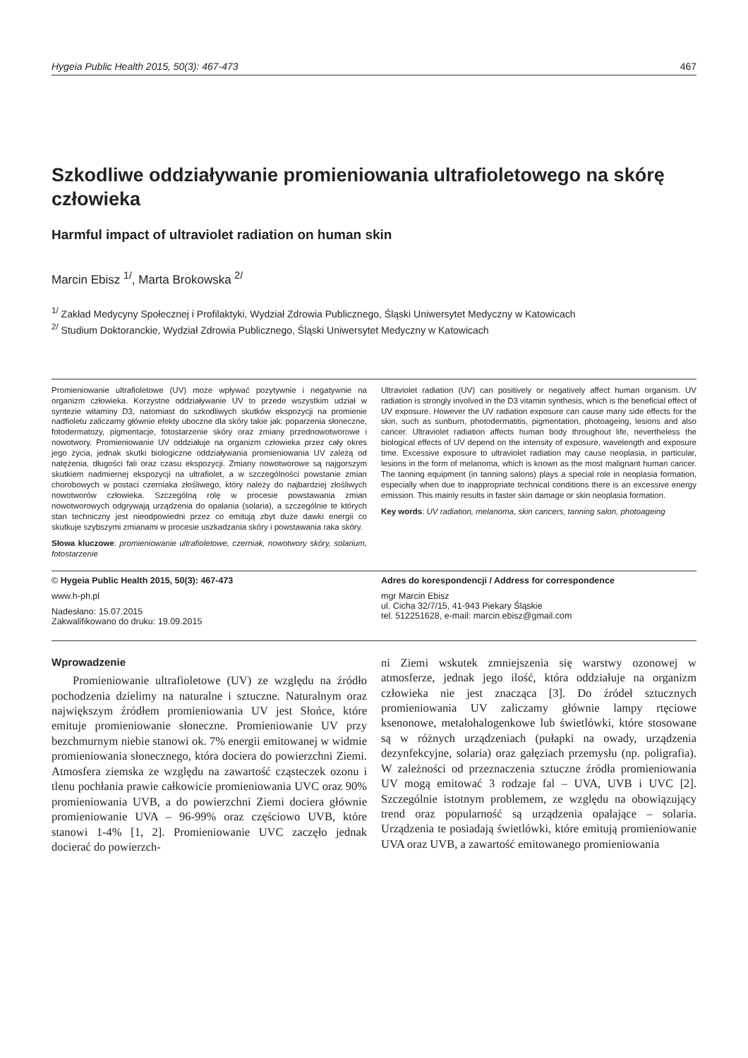Hygeia Public Health 2015, 50(3): 467-473 467
Szkodliwe oddziaływanie promieniowania ultrafioletowego na skórę człowieka
Harmful impact of ultraviolet radiation on human skin
Marcin Ebisz <sup>1/</sup>, Marta Brokowska <sup>2/</sup>
<sup>1/</sup> Zakład Medycyny Społecznej i Profilaktyki, Wydział Zdrowia Publicznego, Śląski Uniwersytet Medyczny w Katowicach
<sup>2/</sup> Studium Doktoranckie, Wydział Zdrowia Publicznego, Śląski Uniwersytet Medyczny w Katowicach
Promieniowanie ultrafioletowe (UV) może wpływać pozytywnie i negatywnie na organizm człowieka. Korzystne oddziaływanie UV to przede wszystkim udział w syntezie witaminy D3, natomiast do szkodliwych skutków ekspozycji na promienie nadfioletu zaliczamy głównie efekty uboczne dla skóry takie jak: poparzenia słoneczne, fotodermatozy, pigmentacje, fotostarzenie skóry oraz zmiany przednowotworowe i nowotwory. Promieniowanie UV oddziałuje na organizm człowieka przez cały okres jego życia, jednak skutki biologiczne oddziaływania promieniowania UV zależą od natężenia, długości fali oraz czasu ekspozycji. Zmiany nowotworowe są najgorszym skutkiem nadmiernej ekspozycji na ultrafiolet, a w szczególności powstanie zmian chorobowych w postaci czerniaka złośliwego, który należy do najbardziej złośliwych nowotworów człowieka. Szczególną rolę w procesie powstawania zmian nowotworowych odgrywają urządzenia do opalania (solaria), a szczególnie te których stan techniczny jest nieodpowiedni przez co emitują zbyt duże dawki energii co skutkuje szybszymi zmianami w procesie uszkadzania skóry i powstawania raka skóry.
Słowa kluczowe: promieniowanie ultrafioletowe, czerniak, nowotwory skóry, solarium, fotostarzenie
Ultraviolet radiation (UV) can positively or negatively affect human organism. UV radiation is strongly involved in the D3 vitamin synthesis, which is the beneficial effect of UV exposure. However the UV radiation exposure can cause many side effects for the skin, such as sunburn, photodermatitis, pigmentation, photoageing, lesions and also cancer. Ultraviolet radiation affects human body throughout life, nevertheless the biological effects of UV depend on the intensity of exposure, wavelength and exposure time. Excessive exposure to ultraviolet radiation may cause neoplasia, in particular, lesions in the form of melanoma, which is known as the most malignant human cancer. The tanning equipment (in tanning salons) plays a special role in neoplasia formation, especially when due to inappropriate technical conditions there is an excessive energy emission. This mainly results in faster skin damage or skin neoplasia formation.
Key words: UV radiation, melanoma, skin cancers, tanning salon, photoageing
© Hygeia Public Health 2015, 50(3): 467-473
www.h-ph.pl
Nadesłano: 15.07.2015
Zakwalifikowano do druku: 19.09.2015
Adres do korespondencji / Address for correspondence
mgr Marcin Ebisz
ul. Cicha 32/7/15, 41-943 Piekary Śląskie
tel. 512251628, e-mail: marcin.ebisz@gmail.com
Wprowadzenie
Promieniowanie ultrafioletowe (UV) ze względu na źródło pochodzenia dzielimy na naturalne i sztuczne. Naturalnym oraz największym źródłem promieniowania UV jest Słońce, które emituje promieniowanie słoneczne. Promieniowanie UV przy bezchmurnym niebie stanowi ok. 7% energii emitowanej w widmie promieniowania słonecznego, która dociera do powierzchni Ziemi. Atmosfera ziemska ze względu na zawartość cząsteczek ozonu i tlenu pochłania prawie całkowicie promieniowania UVC oraz 90% promieniowania UVB, a do powierzchni Ziemi dociera głównie promieniowanie UVA – 96-99% oraz częściowo UVB, które stanowi 1-4% [1, 2]. Promieniowanie UVC zaczęło jednak docierać do powierzch-
ni Ziemi wskutek zmniejszenia się warstwy ozonowej w atmosferze, jednak jego ilość, która oddziałuje na organizm człowieka nie jest znacząca [3]. Do źródeł sztucznych promieniowania UV zaliczamy głównie lampy rtęciowe ksenonowe, metalohalogenkowe lub świetlówki, które stosowane są w różnych urządzeniach (pułapki na owady, urządzenia dezynfekcyjne, solaria) oraz gałęziach przemysłu (np. poligrafia). W zależności od przeznaczenia sztuczne źródła promieniowania UV mogą emitować 3 rodzaje fal – UVA, UVB i UVC [2]. Szczególnie istotnym problemem, ze względu na obowiązujący trend oraz popularność są urządzenia opalające – solaria. Urządzenia te posiadają świetlówki, które emitują promieniowanie UVA oraz UVB, a zawartość emitowanego promieniowania